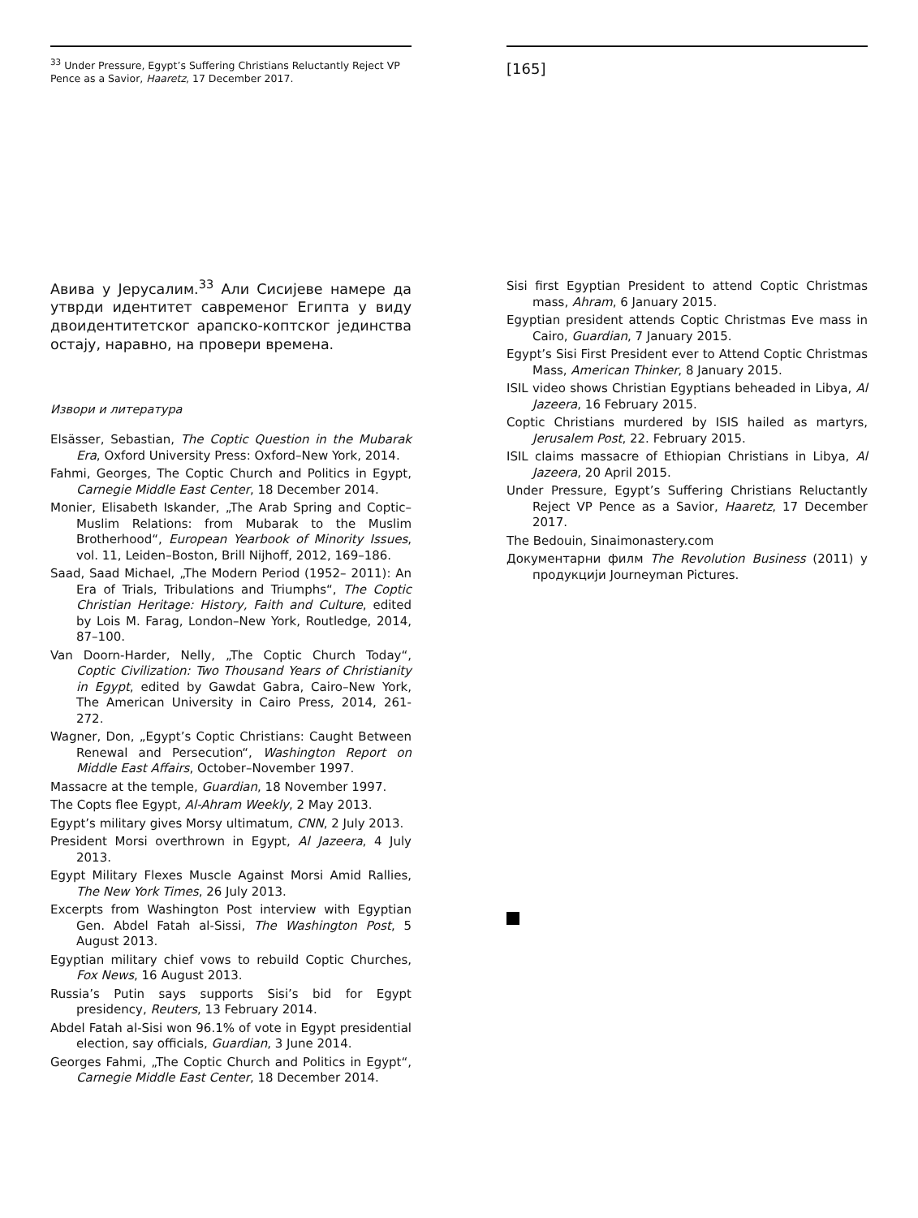<sup>33</sup> Under Pressure, Egypt’s Suffering Christians Reluctantly Reject VP Pence as a Savior, Haaretz, 17 December 2017.
Авива у Јерусалим.<sup>33</sup> Али Сисијеве намере да утврди идентитет савременог Египта у виду двоидентитетског арапско-коптског јединства остају, наравно, на провери времена.
Извори и литература
Elsässer, Sebastian, The Coptic Question in the Mubarak Era, Oxford University Press: Oxford–New York, 2014.
Fahmi, Georges, The Coptic Church and Politics in Egypt, Carnegie Middle East Center, 18 December 2014.
Monier, Elisabeth Iskander, „The Arab Spring and Coptic–Muslim Relations: from Mubarak to the Muslim Brotherhood“, European Yearbook of Minority Issues, vol. 11, Leiden–Boston, Brill Nijhoff, 2012, 169–186.
Saad, Saad Michael, „The Modern Period (1952– 2011): An Era of Trials, Tribulations and Triumphs“, The Coptic Christian Heritage: History, Faith and Culture, edited by Lois M. Farag, London–New York, Routledge, 2014, 87–100.
Van Doorn-Harder, Nelly, „The Coptic Church Today“, Coptic Civilization: Two Thousand Years of Christianity in Egypt, edited by Gawdat Gabra, Cairo–New York, The American University in Cairo Press, 2014, 261-272.
Wagner, Don, „Egypt’s Coptic Christians: Caught Between Renewal and Persecution“, Washington Report on Middle East Affairs, October–November 1997.
Massacre at the temple, Guardian, 18 November 1997.
The Copts flee Egypt, Al-Ahram Weekly, 2 May 2013.
Egypt’s military gives Morsy ultimatum, CNN, 2 July 2013.
President Morsi overthrown in Egypt, Al Jazeera, 4 July 2013.
Egypt Military Flexes Muscle Against Morsi Amid Rallies, The New York Times, 26 July 2013.
Excerpts from Washington Post interview with Egyptian Gen. Abdel Fatah al-Sissi, The Washington Post, 5 August 2013.
Egyptian military chief vows to rebuild Coptic Churches, Fox News, 16 August 2013.
Russia’s Putin says supports Sisi’s bid for Egypt presidency, Reuters, 13 February 2014.
Abdel Fatah al-Sisi won 96.1% of vote in Egypt presidential election, say officials, Guardian, 3 June 2014.
Georges Fahmi, „The Coptic Church and Politics in Egypt“, Carnegie Middle East Center, 18 December 2014.
[165]
Sisi first Egyptian President to attend Coptic Christmas mass, Ahram, 6 January 2015.
Egyptian president attends Coptic Christmas Eve mass in Cairo, Guardian, 7 January 2015.
Egypt’s Sisi First President ever to Attend Coptic Christmas Mass, American Thinker, 8 January 2015.
ISIL video shows Christian Egyptians beheaded in Libya, Al Jazeera, 16 February 2015.
Coptic Christians murdered by ISIS hailed as martyrs, Jerusalem Post, 22. February 2015.
ISIL claims massacre of Ethiopian Christians in Libya, Al Jazeera, 20 April 2015.
Under Pressure, Egypt’s Suffering Christians Reluctantly Reject VP Pence as a Savior, Haaretz, 17 December 2017.
The Bedouin, Sinaimonastery.com
Документарни филм The Revolution Business (2011) у продукцији Journeyman Pictures.